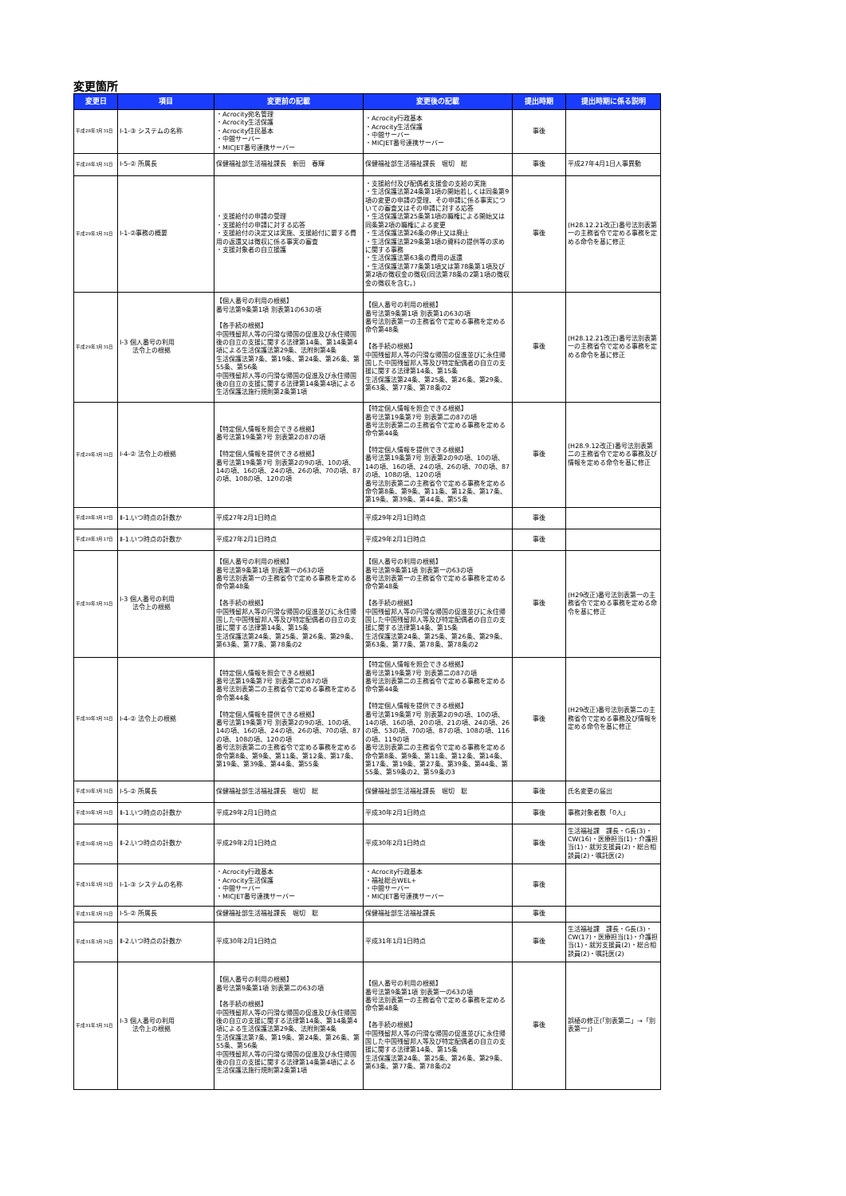変更箇所
| 変更日 | 項目 | 変更前の記載 | 変更後の記載 | 提出時期 | 提出時期に係る説明 |
| --- | --- | --- | --- | --- | --- |
| 平成28年3月31日 | Ⅰ-1-③ システムの名称 | ・Acrocity宛名管理 ・Acrocity生活保護 ・Acrocity住民基本 ・中間サーバー ・MICJET番号連携サーバー | ・Acrocity行政基本 ・Acrocity生活保護 ・中間サーバー ・MICJET番号連携サーバー | 事後 | |
| 平成28年3月31日 | Ⅰ-5-② 所属長 | 保健福祉部生活福祉課長 新田 春輝 | 保健福祉部生活福祉課長 堀切 総 | 事後 | 平成27年4月1日人事異動 |
| 平成29年3月31日 | Ⅰ-1-②事務の概要 | ・支援給付の申請の受理 ・支援給付の申請に対する応答 ・支援給付の決定又は実施、支援給付に要する費用の返還又は徴収に係る事実の審査 ・支援対象者の自立援護 | ・支援給付及び配偶者支援金の支給の実施 ・生活保護法第24条第1項の開始若しくは同条第9項の変更の申請の受理、その申請に係る事実についての審査又はその申請に対する応答 ・生活保護法第25条第1項の職権による開始又は同条第2項の職権による変更 ・生活保護法第26条の停止又は廃止 ・生活保護法第29条第1項の資料の提供等の求めに関する事務 ・生活保護法第63条の費用の返還 ・生活保護法第77条第1項又は第78条第1項及び第2項の徴収金の徴収(同法第78条の2第1項の徴収金の徴収を含む。) | 事後 | (H28.12.21改正)番号法別表第一の主務省令で定める事務を定める命令を基に修正 |
| 平成29年3月31日 | Ⅰ-3 個人番号の利用 法令上の根拠 | 【個人番号の利用の根拠】 番号法第9条第1項 別表第1の63の項 【各手続の根拠】 中国残留邦人等の円滑な帰国の促進及び永住帰国後の自立の支援に関する法律第14条、第14条第4項による生活保護法第29条、法附則第4条 生活保護法第7条、第19条、第24条、第26条、第55条、第56条 中国残留邦人等の円滑な帰国の促進及び永住帰国後の自立の支援に関する法律第14条第4項による生活保護法施行規則第2条第1項 | 【個人番号の利用の根拠】 番号法第9条第1項 別表第1の63の項 番号法別表第一の主務省令で定める事務を定める命令第48条 【各手続の根拠】 中国残留邦人等の円滑な帰国の促進並びに永住帰国した中国残留邦人等及び特定配偶者の自立の支援に関する法律第14条、第15条 生活保護法第24条、第25条、第26条、第29条、第63条、第77条、第78条の2 | 事後 | (H28.12.21改正)番号法別表第一の主務省令で定める事務を定める命令を基に修正 |
| 平成29年3月31日 | Ⅰ-4-② 法令上の根拠 | 【特定個人情報を照会できる根拠】 番号法第19条第7号 別表第2の87の項 【特定個人情報を提供できる根拠】 番号法第19条第7号 別表第2の9の項、10の項、14の項、16の項、24の項、26の項、70の項、87の項、108の項、120の項 | 【特定個人情報を照会できる根拠】 番号法第19条第7号 別表第二の87の項 番号法別表第二の主務省令で定める事務を定める命令第44条 【特定個人情報を提供できる根拠】 番号法第19条第7号 別表第2の9の項、10の項、14の項、16の項、24の項、26の項、70の項、87の項、108の項、120の項 番号法別表第二の主務省令で定める事務を定める命令第8条、第9条、第11条、第12条、第17条、第19条、第39条、第44条、第55条 | 事後 | (H28.9.12改正)番号法別表第二の主務省令で定める事務及び情報を定める命令を基に修正 |
| 平成28年3月17日 | Ⅱ-1.いつ時点の計数か | 平成27年2月1日時点 | 平成29年2月1日時点 | 事後 | |
| 平成28年3月17日 | Ⅱ-1.いつ時点の計数か | 平成27年2月1日時点 | 平成29年2月1日時点 | 事後 | |
| 平成30年3月31日 | Ⅰ-3 個人番号の利用 法令上の根拠 | 【個人番号の利用の根拠】 番号法第9条第1項 別表第一の63の項 番号法別表第一の主務省令で定める事務を定める命令第48条 【各手続の根拠】 中国残留邦人等の円滑な帰国の促進並びに永住帰国した中国残留邦人等及び特定配偶者の自立の支援に関する法律第14条、第15条 生活保護法第24条、第25条、第26条、第29条、第63条、第77条、第78条の2 | 【個人番号の利用の根拠】 番号法第9条第1項 別表第一の63の項 番号法別表第一の主務省令で定める事務を定める命令第48条 【各手続の根拠】 中国残留邦人等の円滑な帰国の促進並びに永住帰国した中国残留邦人等及び特定配偶者の自立の支援に関する法律第14条、第15条 生活保護法第24条、第25条、第26条、第29条、第63条、第77条、第78条、第78条の2 | 事後 | (H29改正)番号法別表第一の主務省令で定める事務を定める命令を基に修正 |
| 平成30年3月31日 | Ⅰ-4-② 法令上の根拠 | 【特定個人情報を照会できる根拠】 番号法第19条第7号 別表第二の87の項 番号法別表第二の主務省令で定める事務を定める命令第44条 【特定個人情報を提供できる根拠】 番号法第19条第7号 別表第2の9の項、10の項、14の項、16の項、24の項、26の項、70の項、87の項、108の項、120の項 番号法別表第二の主務省令で定める事務を定める命令第8条、第9条、第11条、第12条、第17条、第19条、第39条、第44条、第55条 | 【特定個人情報を照会できる根拠】 番号法第19条第7号 別表第二の87の項 番号法別表第二の主務省令で定める事務を定める命令第44条 【特定個人情報を提供できる根拠】 番号法第19条第7号 別表第2の9の項、10の項、14の項、16の項、20の項、21の項、24の項、26の項、53の項、70の項、87の項、108の項、116の項、119の項 番号法別表第二の主務省令で定める事務を定める命令第8条、第9条、第11条、第12条、第14条、第17条、第19条、第27条、第39条、第44条、第55条、第59条の2、第59条の3 | 事後 | (H29改正)番号法別表第二の主務省令で定める事務及び情報を定める命令を基に修正 |
| 平成30年3月31日 | Ⅰ-5-② 所属長 | 保健福祉部生活福祉課長 堀切 総 | 保健福祉部生活福祉課長 堀切 聡 | 事後 | 氏名変更の届出 |
| 平成30年3月31日 | Ⅱ-1.いつ時点の計数か | 平成29年2月1日時点 | 平成30年2月1日時点 | 事後 | 事務対象者数「0人」 |
| 平成30年3月31日 | Ⅱ-2.いつ時点の計数か | 平成29年2月1日時点 | 平成30年2月1日時点 | 事後 | 生活福祉課 課長・G長(3)・CW(16)・医療担当(1)・介護担当(1)・就労支援員(2)・総合相談員(2)・嘱託医(2) |
| 平成31年3月31日 | Ⅰ-1-③ システムの名称 | ・Acrocity行政基本 ・Acrocity生活保護 ・中間サーバー ・MICJET番号連携サーバー | ・Acrocity行政基本 ・福祉総合WEL+ ・中間サーバー ・MICJET番号連携サーバー | 事後 | |
| 平成31年3月31日 | Ⅰ-5-② 所属長 | 保健福祉部生活福祉課長 堀切 聡 | 保健福祉部生活福祉課長 | 事後 | |
| 平成31年3月31日 | Ⅱ-2.いつ時点の計数か | 平成30年2月1日時点 | 平成31年1月1日時点 | 事後 | 生活福祉課 課長・G長(3)・CW(17)・医療担当(1)・介護担当(1)・就労支援員(2)・総合相談員(2)・嘱託医(2) |
| 平成31年3月31日 | Ⅰ-3 個人番号の利用 法令上の根拠 | 【個人番号の利用の根拠】 番号法第9条第1項 別表第二の63の項 【各手続の根拠】 中国残留邦人等の円滑な帰国の促進及び永住帰国後の自立の支援に関する法律第14条、第14条第4項による生活保護法第29条、法附則第4条 生活保護法第7条、第19条、第24条、第26条、第55条、第56条 中国残留邦人等の円滑な帰国の促進及び永住帰国後の自立の支援に関する法律第14条第4項による生活保護法施行規則第2条第1項 | 【個人番号の利用の根拠】 番号法第9条第1項 別表第一の63の項 番号法別表第一の主務省令で定める事務を定める命令第48条 【各手続の根拠】 中国残留邦人等の円滑な帰国の促進並びに永住帰国した中国残留邦人等及び特定配偶者の自立の支援に関する法律第14条、第15条 生活保護法第24条、第25条、第26条、第29条、第63条、第77条、第78条の2 | 事後 | 誤植の修正(「別表第二」→「別表第一」) |